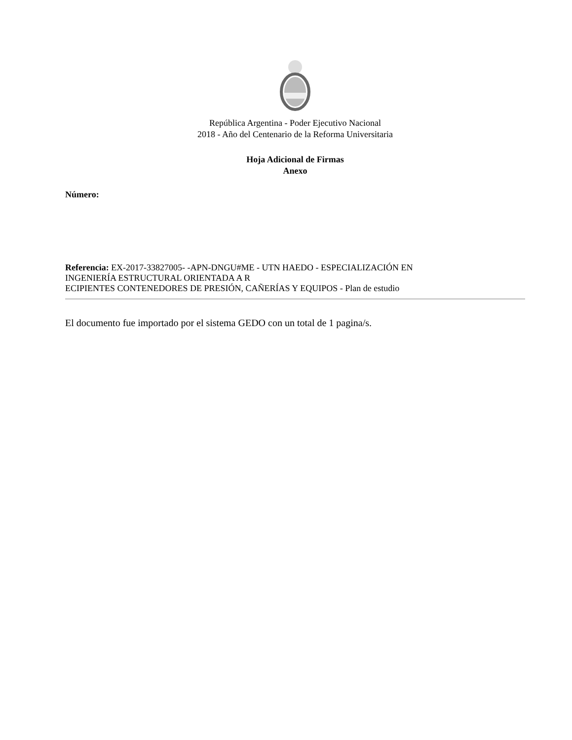República Argentina - Poder Ejecutivo Nacional
2018 - Año del Centenario de la Reforma Universitaria
Hoja Adicional de Firmas
Anexo
Número:
Referencia: EX-2017-33827005- -APN-DNGU#ME - UTN HAEDO - ESPECIALIZACIÓN EN
INGENIERÍA ESTRUCTURAL ORIENTADA A R
ECIPIENTES CONTENEDORES DE PRESIÓN, CAÑERÍAS Y EQUIPOS - Plan de estudio
El documento fue importado por el sistema GEDO con un total de 1 pagina/s.